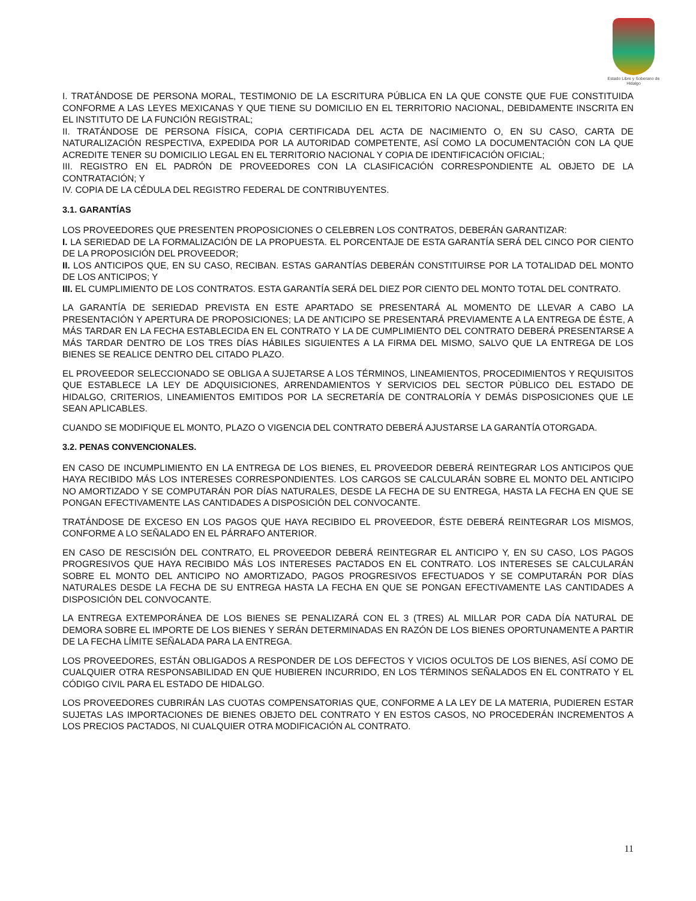Estado Libre y Soberano de Hidalgo
I. TRATÁNDOSE DE PERSONA MORAL, TESTIMONIO DE LA ESCRITURA PÚBLICA EN LA QUE CONSTE QUE FUE CONSTITUIDA CONFORME A LAS LEYES MEXICANAS Y QUE TIENE SU DOMICILIO EN EL TERRITORIO NACIONAL, DEBIDAMENTE INSCRITA EN EL INSTITUTO DE LA FUNCIÓN REGISTRAL;
II. TRATÁNDOSE DE PERSONA FÍSICA, COPIA CERTIFICADA DEL ACTA DE NACIMIENTO O, EN SU CASO, CARTA DE NATURALIZACIÓN RESPECTIVA, EXPEDIDA POR LA AUTORIDAD COMPETENTE, ASÍ COMO LA DOCUMENTACIÓN CON LA QUE ACREDITE TENER SU DOMICILIO LEGAL EN EL TERRITORIO NACIONAL Y COPIA DE IDENTIFICACIÓN OFICIAL;
III. REGISTRO EN EL PADRÓN DE PROVEEDORES CON LA CLASIFICACIÓN CORRESPONDIENTE AL OBJETO DE LA CONTRATACIÓN; Y
IV. COPIA DE LA CÉDULA DEL REGISTRO FEDERAL DE CONTRIBUYENTES.
3.1. GARANTÍAS
LOS PROVEEDORES QUE PRESENTEN PROPOSICIONES O CELEBREN LOS CONTRATOS, DEBERÁN GARANTIZAR:
I. LA SERIEDAD DE LA FORMALIZACIÓN DE LA PROPUESTA. EL PORCENTAJE DE ESTA GARANTÍA SERÁ DEL CINCO POR CIENTO DE LA PROPOSICIÓN DEL PROVEEDOR;
II. LOS ANTICIPOS QUE, EN SU CASO, RECIBAN. ESTAS GARANTÍAS DEBERÁN CONSTITUIRSE POR LA TOTALIDAD DEL MONTO DE LOS ANTICIPOS; Y
III. EL CUMPLIMIENTO DE LOS CONTRATOS. ESTA GARANTÍA SERÁ DEL DIEZ POR CIENTO DEL MONTO TOTAL DEL CONTRATO.
LA GARANTÍA DE SERIEDAD PREVISTA EN ESTE APARTADO SE PRESENTARÁ AL MOMENTO DE LLEVAR A CABO LA PRESENTACIÓN Y APERTURA DE PROPOSICIONES; LA DE ANTICIPO SE PRESENTARÁ PREVIAMENTE A LA ENTREGA DE ÉSTE, A MÁS TARDAR EN LA FECHA ESTABLECIDA EN EL CONTRATO Y LA DE CUMPLIMIENTO DEL CONTRATO DEBERÁ PRESENTARSE A MÁS TARDAR DENTRO DE LOS TRES DÍAS HÁBILES SIGUIENTES A LA FIRMA DEL MISMO, SALVO QUE LA ENTREGA DE LOS BIENES SE REALICE DENTRO DEL CITADO PLAZO.
EL PROVEEDOR SELECCIONADO SE OBLIGA A SUJETARSE A LOS TÉRMINOS, LINEAMIENTOS, PROCEDIMIENTOS Y REQUISITOS QUE ESTABLECE LA LEY DE ADQUISICIONES, ARRENDAMIENTOS Y SERVICIOS DEL SECTOR PÙBLICO DEL ESTADO DE HIDALGO, CRITERIOS, LINEAMIENTOS EMITIDOS POR LA SECRETARÍA DE CONTRALORÍA Y DEMÁS DISPOSICIONES QUE LE SEAN APLICABLES.
CUANDO SE MODIFIQUE EL MONTO, PLAZO O VIGENCIA DEL CONTRATO DEBERÁ AJUSTARSE LA GARANTÍA OTORGADA.
3.2. PENAS CONVENCIONALES.
EN CASO DE INCUMPLIMIENTO EN LA ENTREGA DE LOS BIENES, EL PROVEEDOR DEBERÁ REINTEGRAR LOS ANTICIPOS QUE HAYA RECIBIDO MÁS LOS INTERESES CORRESPONDIENTES. LOS CARGOS SE CALCULARÁN SOBRE EL MONTO DEL ANTICIPO NO AMORTIZADO Y SE COMPUTARÁN POR DÍAS NATURALES, DESDE LA FECHA DE SU ENTREGA, HASTA LA FECHA EN QUE SE PONGAN EFECTIVAMENTE LAS CANTIDADES A DISPOSICIÓN DEL CONVOCANTE.
TRATÁNDOSE DE EXCESO EN LOS PAGOS QUE HAYA RECIBIDO EL PROVEEDOR, ÉSTE DEBERÁ REINTEGRAR LOS MISMOS, CONFORME A LO SEÑALADO EN EL PÁRRAFO ANTERIOR.
EN CASO DE RESCISIÓN DEL CONTRATO, EL PROVEEDOR DEBERÁ REINTEGRAR EL ANTICIPO Y, EN SU CASO, LOS PAGOS PROGRESIVOS QUE HAYA RECIBIDO MÁS LOS INTERESES PACTADOS EN EL CONTRATO. LOS INTERESES SE CALCULARÁN SOBRE EL MONTO DEL ANTICIPO NO AMORTIZADO, PAGOS PROGRESIVOS EFECTUADOS Y SE COMPUTARÁN POR DÍAS NATURALES DESDE LA FECHA DE SU ENTREGA HASTA LA FECHA EN QUE SE PONGAN EFECTIVAMENTE LAS CANTIDADES A DISPOSICIÓN DEL CONVOCANTE.
LA ENTREGA EXTEMPORÁNEA DE LOS BIENES SE PENALIZARÁ CON EL 3 (TRES) AL MILLAR POR CADA DÍA NATURAL DE DEMORA SOBRE EL IMPORTE DE LOS BIENES Y SERÁN DETERMINADAS EN RAZÓN DE LOS BIENES OPORTUNAMENTE A PARTIR DE LA FECHA LÍMITE SEÑALADA PARA LA ENTREGA.
LOS PROVEEDORES, ESTÁN OBLIGADOS A RESPONDER DE LOS DEFECTOS Y VICIOS OCULTOS DE LOS BIENES, ASÍ COMO DE CUALQUIER OTRA RESPONSABILIDAD EN QUE HUBIEREN INCURRIDO, EN LOS TÉRMINOS SEÑALADOS EN EL CONTRATO Y EL CÓDIGO CIVIL PARA EL ESTADO DE HIDALGO.
LOS PROVEEDORES CUBRIRÁN LAS CUOTAS COMPENSATORIAS QUE, CONFORME A LA LEY DE LA MATERIA, PUDIEREN ESTAR SUJETAS LAS IMPORTACIONES DE BIENES OBJETO DEL CONTRATO Y EN ESTOS CASOS, NO PROCEDERÁN INCREMENTOS A LOS PRECIOS PACTADOS, NI CUALQUIER OTRA MODIFICACIÓN AL CONTRATO.
11